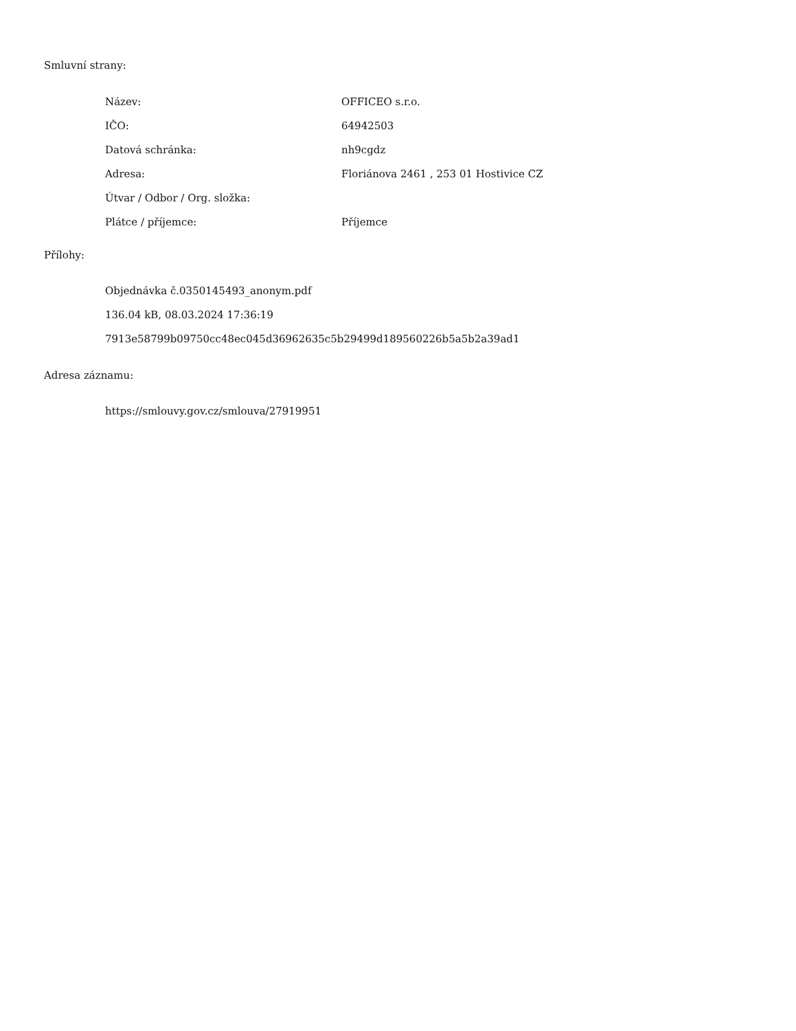Smluvní strany:
| Název: | OFFICEO s.r.o. |
| IČO: | 64942503 |
| Datová schránka: | nh9cgdz |
| Adresa: | Floriánova 2461 , 253 01 Hostivice CZ |
| Útvar / Odbor / Org. složka: | |
| Plátce / příjemce: | Příjemce |
Přílohy:
Objednávka č.0350145493_anonym.pdf
136.04 kB, 08.03.2024 17:36:19
7913e58799b09750cc48ec045d36962635c5b29499d189560226b5a5b2a39ad1
Adresa záznamu:
https://smlouvy.gov.cz/smlouva/27919951